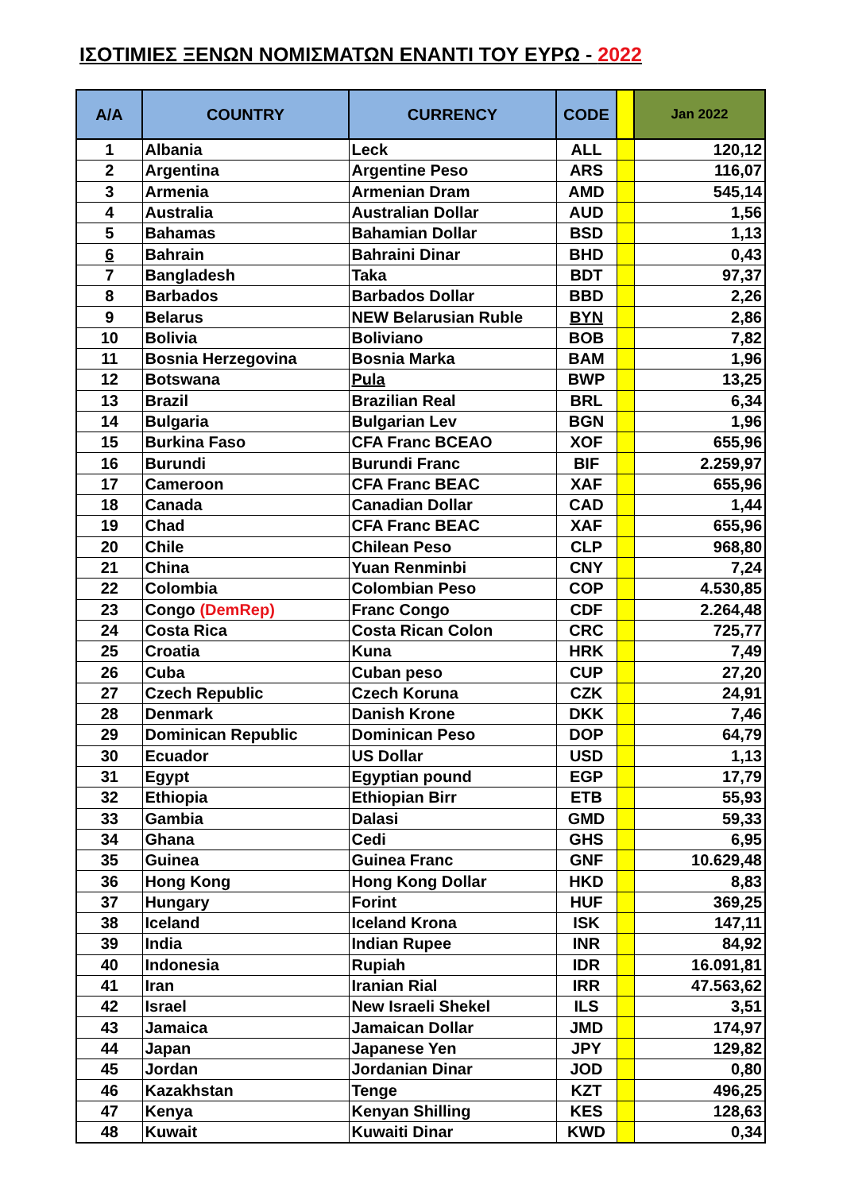ΙΣΟΤΙΜΙΕΣ ΞΕΝΩΝ ΝΟΜΙΣΜΑΤΩΝ ΕΝΑΝΤΙ ΤΟΥ ΕΥΡΩ - 2022
| A/A | COUNTRY | CURRENCY | CODE | | Jan 2022 |
| --- | --- | --- | --- | --- | --- |
| 1 | Albania | Leck | ALL | | 120,12 |
| 2 | Argentina | Argentine Peso | ARS | | 116,07 |
| 3 | Armenia | Armenian Dram | AMD | | 545,14 |
| 4 | Australia | Australian Dollar | AUD | | 1,56 |
| 5 | Bahamas | Bahamian Dollar | BSD | | 1,13 |
| 6 | Bahrain | Bahraini Dinar | BHD | | 0,43 |
| 7 | Bangladesh | Taka | BDT | | 97,37 |
| 8 | Barbados | Barbados Dollar | BBD | | 2,26 |
| 9 | Belarus | NEW Belarusian Ruble | BYN | | 2,86 |
| 10 | Bolivia | Boliviano | BOB | | 7,82 |
| 11 | Bosnia Herzegovina | Bosnia Marka | BAM | | 1,96 |
| 12 | Botswana | Pula | BWP | | 13,25 |
| 13 | Brazil | Brazilian Real | BRL | | 6,34 |
| 14 | Bulgaria | Bulgarian Lev | BGN | | 1,96 |
| 15 | Burkina Faso | CFA Franc BCEAO | XOF | | 655,96 |
| 16 | Burundi | Burundi Franc | BIF | | 2.259,97 |
| 17 | Cameroon | CFA Franc BEAC | XAF | | 655,96 |
| 18 | Canada | Canadian Dollar | CAD | | 1,44 |
| 19 | Chad | CFA Franc BEAC | XAF | | 655,96 |
| 20 | Chile | Chilean Peso | CLP | | 968,80 |
| 21 | China | Yuan Renminbi | CNY | | 7,24 |
| 22 | Colombia | Colombian Peso | COP | | 4.530,85 |
| 23 | Congo (DemRep) | Franc Congo | CDF | | 2.264,48 |
| 24 | Costa Rica | Costa Rican Colon | CRC | | 725,77 |
| 25 | Croatia | Kuna | HRK | | 7,49 |
| 26 | Cuba | Cuban peso | CUP | | 27,20 |
| 27 | Czech Republic | Czech Koruna | CZK | | 24,91 |
| 28 | Denmark | Danish Krone | DKK | | 7,46 |
| 29 | Dominican Republic | Dominican Peso | DOP | | 64,79 |
| 30 | Ecuador | US Dollar | USD | | 1,13 |
| 31 | Egypt | Egyptian pound | EGP | | 17,79 |
| 32 | Ethiopia | Ethiopian Birr | ETB | | 55,93 |
| 33 | Gambia | Dalasi | GMD | | 59,33 |
| 34 | Ghana | Cedi | GHS | | 6,95 |
| 35 | Guinea | Guinea Franc | GNF | | 10.629,48 |
| 36 | Hong Kong | Hong Kong Dollar | HKD | | 8,83 |
| 37 | Hungary | Forint | HUF | | 369,25 |
| 38 | Iceland | Iceland Krona | ISK | | 147,11 |
| 39 | India | Indian Rupee | INR | | 84,92 |
| 40 | Indonesia | Rupiah | IDR | | 16.091,81 |
| 41 | Iran | Iranian Rial | IRR | | 47.563,62 |
| 42 | Israel | New Israeli Shekel | ILS | | 3,51 |
| 43 | Jamaica | Jamaican Dollar | JMD | | 174,97 |
| 44 | Japan | Japanese Yen | JPY | | 129,82 |
| 45 | Jordan | Jordanian Dinar | JOD | | 0,80 |
| 46 | Kazakhstan | Tenge | KZT | | 496,25 |
| 47 | Kenya | Kenyan Shilling | KES | | 128,63 |
| 48 | Kuwait | Kuwaiti Dinar | KWD | | 0,34 |